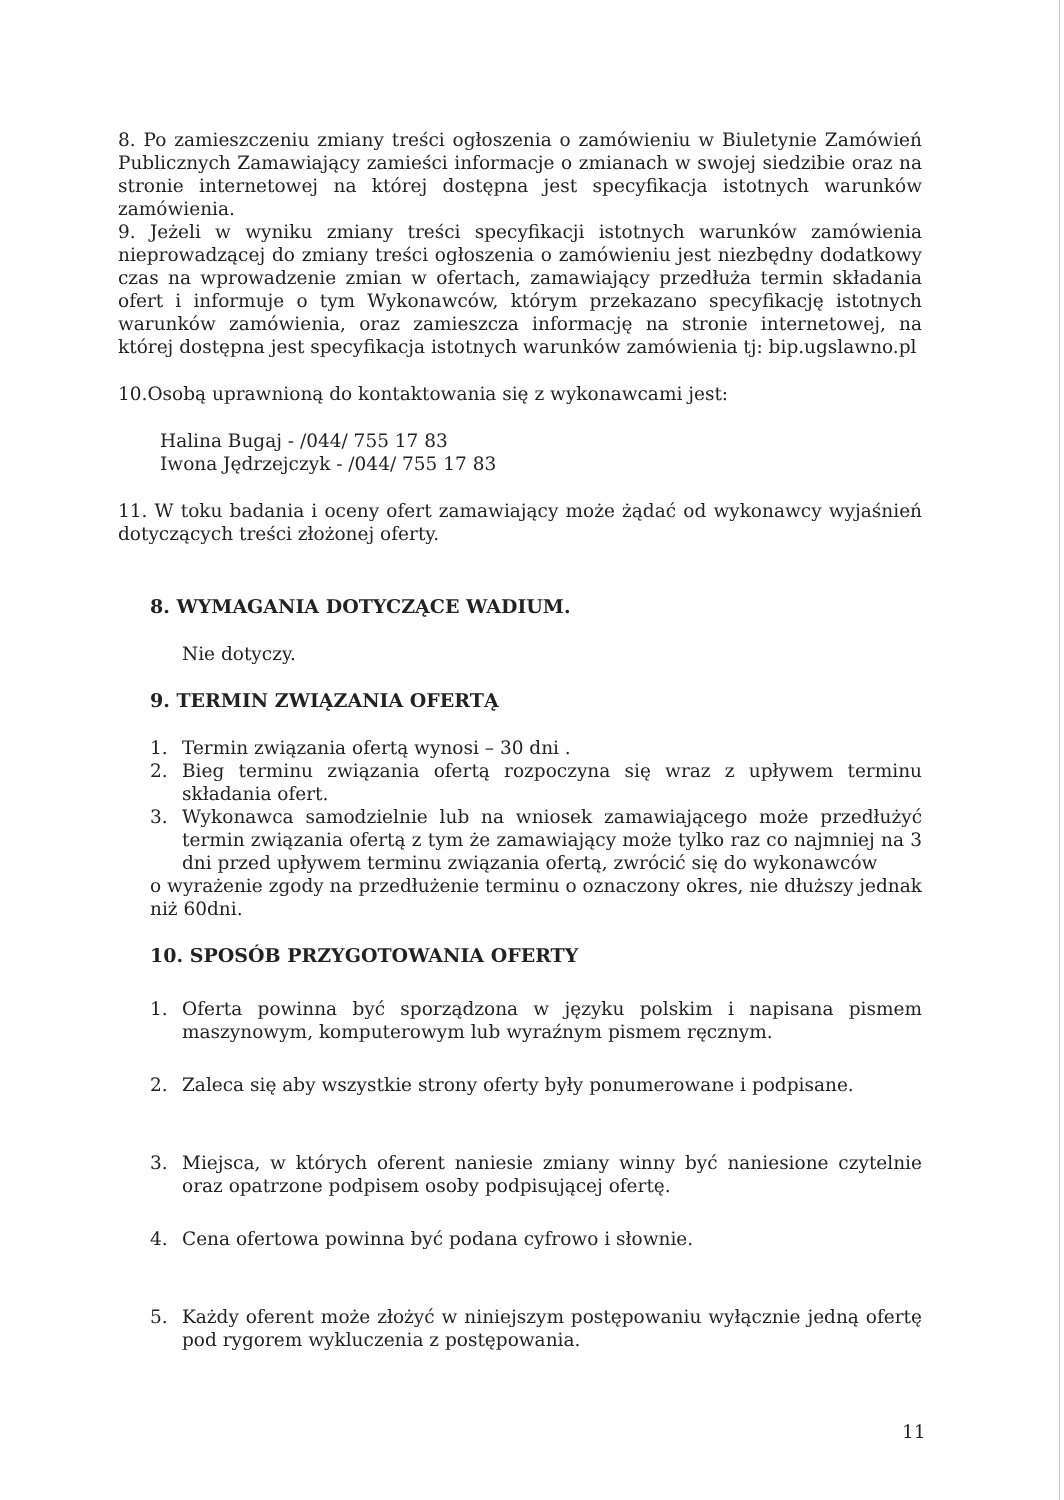8. Po zamieszczeniu zmiany treści ogłoszenia o zamówieniu w Biuletynie Zamówień Publicznych Zamawiający zamieści informacje o zmianach w swojej siedzibie oraz na stronie internetowej na której dostępna jest specyfikacja istotnych warunków zamówienia.
9. Jeżeli w wyniku zmiany treści specyfikacji istotnych warunków zamówienia nieprowadzącej do zmiany treści ogłoszenia o zamówieniu jest niezbędny dodatkowy czas na wprowadzenie zmian w ofertach, zamawiający przedłuża termin składania ofert i informuje o tym Wykonawców, którym przekazano specyfikację istotnych warunków zamówienia, oraz zamieszcza informację na stronie internetowej, na której dostępna jest specyfikacja istotnych warunków zamówienia tj: bip.ugslawno.pl
10.Osobą uprawnioną do kontaktowania się z wykonawcami jest:
Halina Bugaj - /044/ 755 17 83
Iwona Jędrzejczyk - /044/ 755 17 83
11. W toku badania i oceny ofert zamawiający może żądać od wykonawcy wyjaśnień dotyczących treści złożonej oferty.
8. WYMAGANIA DOTYCZĄCE WADIUM.
Nie dotyczy.
9. TERMIN ZWIĄZANIA OFERTĄ
1. Termin związania ofertą wynosi – 30 dni .
2. Bieg terminu związania ofertą rozpoczyna się wraz z upływem terminu składania ofert.
3. Wykonawca samodzielnie lub na wniosek zamawiającego może przedłużyć termin związania ofertą z tym że zamawiający może tylko raz co najmniej na 3 dni przed upływem terminu związania ofertą, zwrócić się do wykonawców
o wyrażenie zgody na przedłużenie terminu o oznaczony okres, nie dłuższy jednak niż 60dni.
10. SPOSÓB PRZYGOTOWANIA OFERTY
1. Oferta powinna być sporządzona w języku polskim i napisana pismem maszynowym, komputerowym lub wyraźnym pismem ręcznym.
2. Zaleca się aby wszystkie strony oferty były ponumerowane i podpisane.
3. Miejsca, w których oferent naniesie zmiany winny być naniesione czytelnie oraz opatrzone podpisem osoby podpisującej ofertę.
4. Cena ofertowa powinna być podana cyfrowo i słownie.
5. Każdy oferent może złożyć w niniejszym postępowaniu wyłącznie jedną ofertę pod rygorem wykluczenia z postępowania.
11